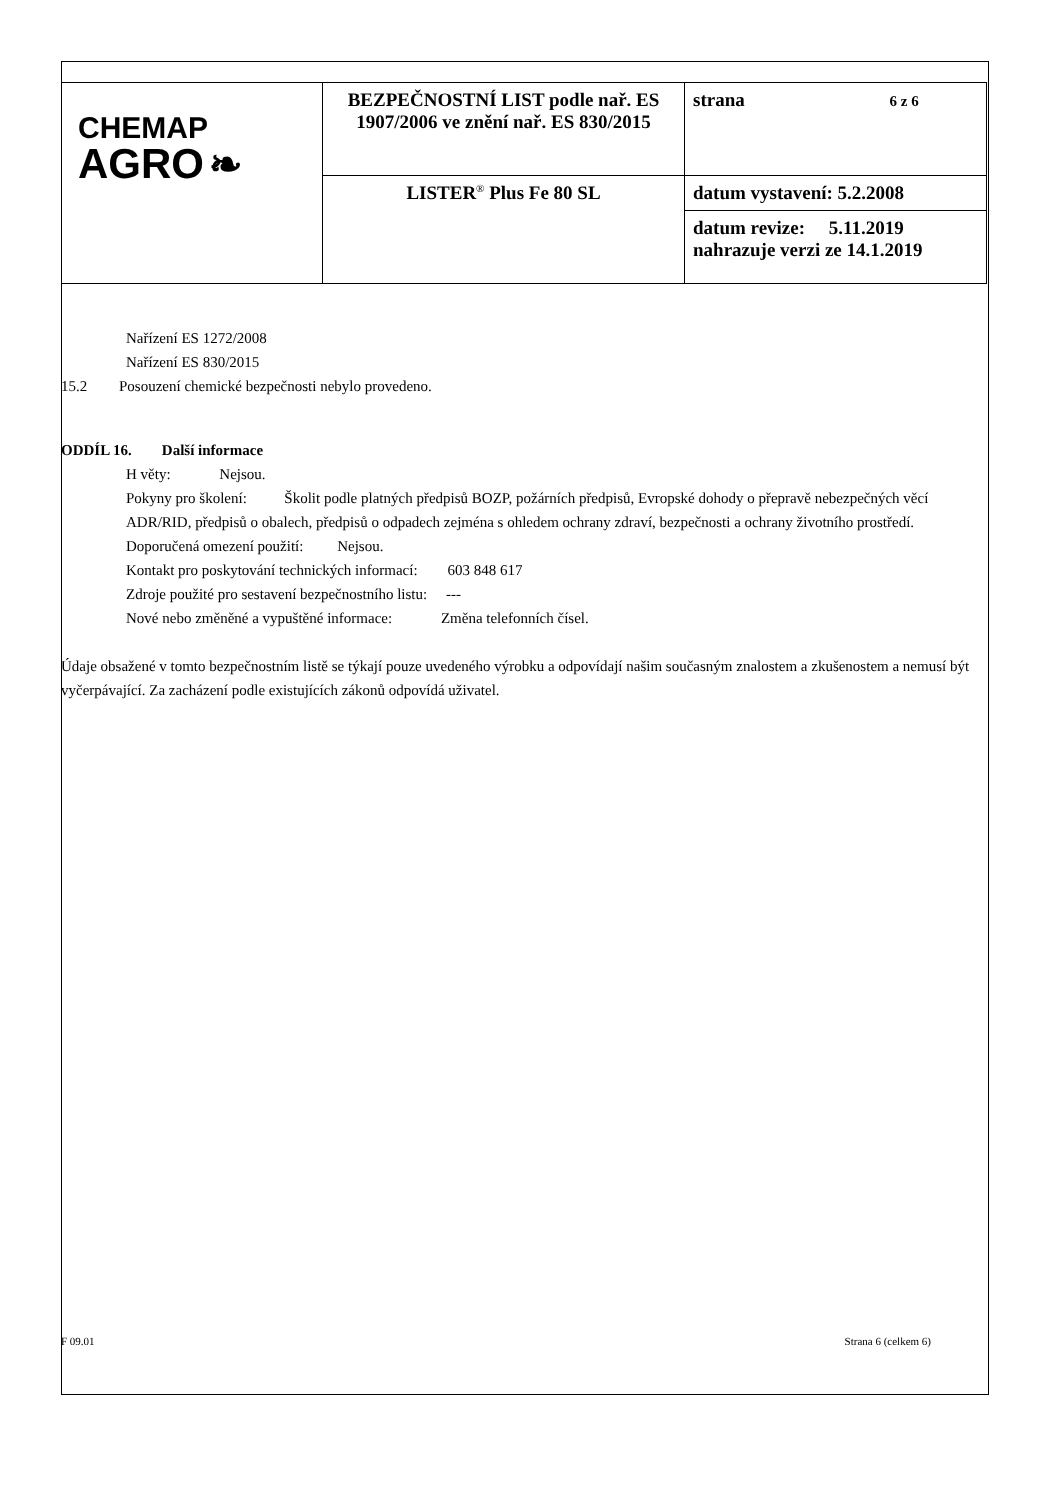| CHEMAP AGRO ❧ | BEZPEČNOSTNÍ LIST podle nař. ES 1907/2006 ve znění nař. ES 830/2015 | strana 6 z 6 |
| | LISTER<sup>®</sup> Plus Fe 80 SL | datum vystavení: 5.2.2008 |
| | | datum revize: 5.11.2019 nahrazuje verzi ze 14.1.2019 |
Nařízení ES 1272/2008
Nařízení ES 830/2015
15.2 Posouzení chemické bezpečnosti nebylo provedeno.
ODDÍL 16. Další informace
H věty: Nejsou.
Pokyny pro školení: Školit podle platných předpisů BOZP, požárních předpisů, Evropské dohody o přepravě nebezpečných věcí ADR/RID, předpisů o obalech, předpisů o odpadech zejména s ohledem ochrany zdraví, bezpečnosti a ochrany životního prostředí.
Doporučená omezení použití: Nejsou.
Kontakt pro poskytování technických informací: 603 848 617
Zdroje použité pro sestavení bezpečnostního listu: ---
Nové nebo změněné a vypuštěné informace: Změna telefonních čísel.
Údaje obsažené v tomto bezpečnostním listě se týkají pouze uvedeného výrobku a odpovídají našim současným znalostem a zkušenostem a nemusí být vyčerpávající. Za zacházení podle existujících zákonů odpovídá uživatel.
F 09.01 Strana 6 (celkem 6)